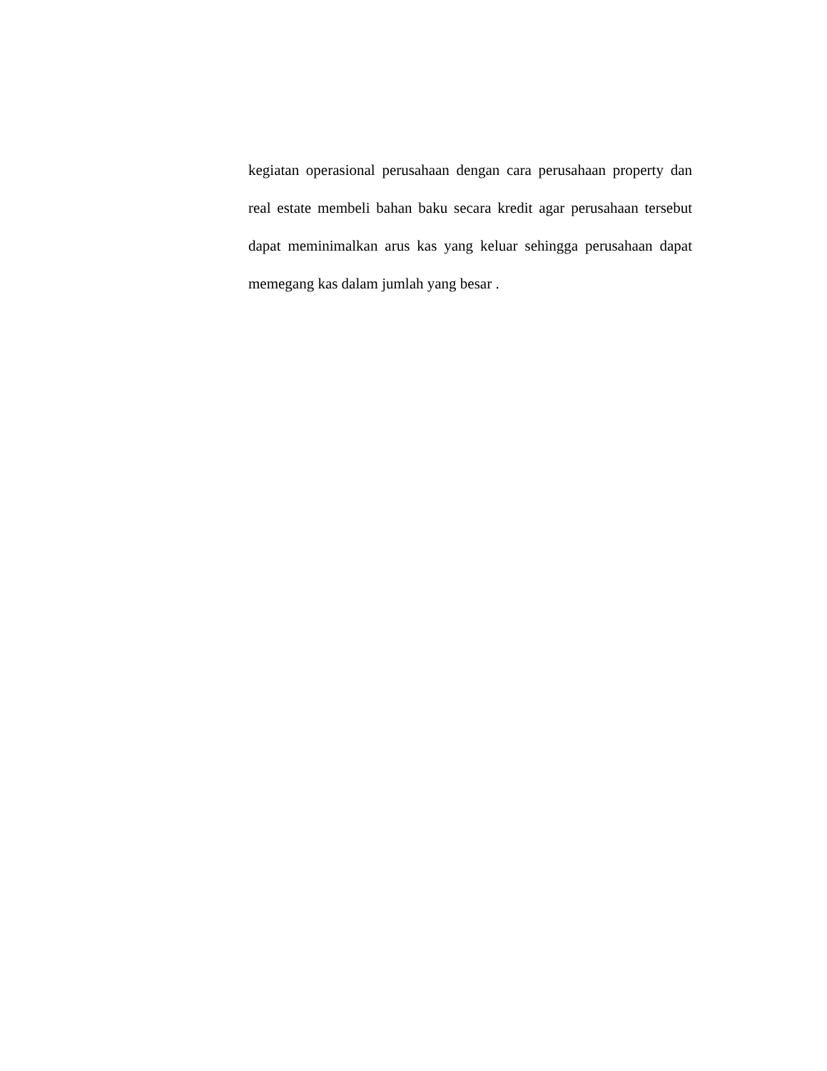kegiatan operasional perusahaan dengan cara perusahaan property dan real estate membeli bahan baku secara kredit agar perusahaan tersebut dapat meminimalkan arus kas yang keluar sehingga perusahaan dapat memegang kas dalam jumlah yang besar .